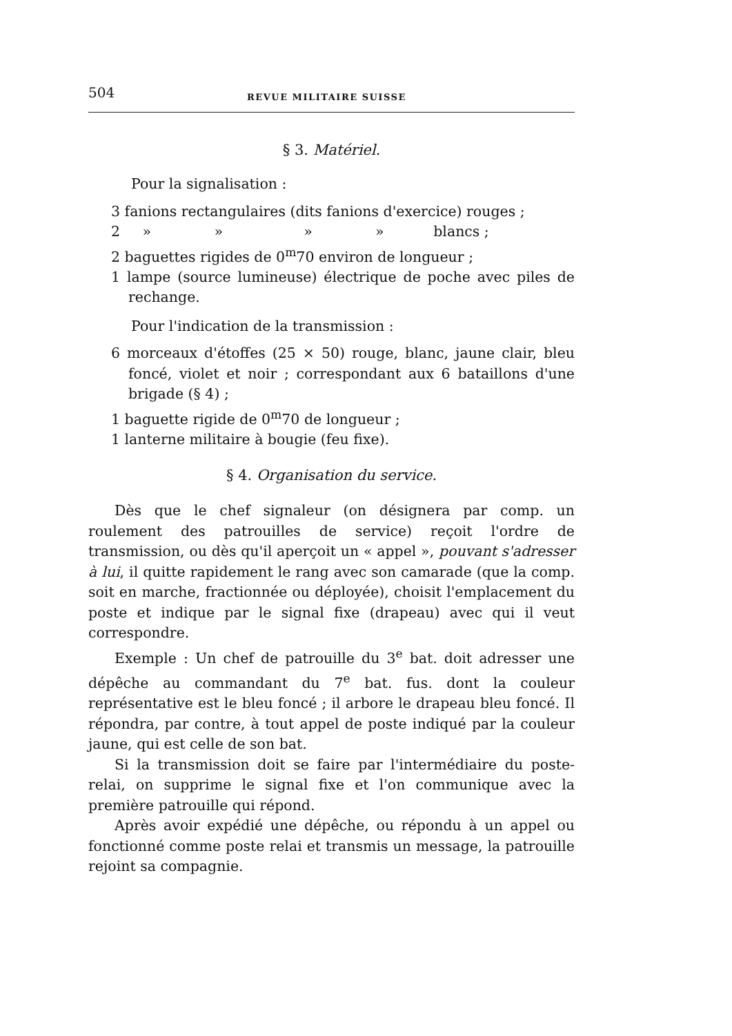504 REVUE MILITAIRE SUISSE
§ 3. Matériel.
Pour la signalisation :
3 fanions rectangulaires (dits fanions d'exercice) rouges ;
2 » » » » blancs ;
2 baguettes rigides de 0<sup>m</sup>70 environ de longueur ;
1 lampe (source lumineuse) électrique de poche avec piles de rechange.
Pour l'indication de la transmission :
6 morceaux d'étoffes (25 × 50) rouge, blanc, jaune clair, bleu foncé, violet et noir ; correspondant aux 6 bataillons d'une brigade (§ 4) ;
1 baguette rigide de 0<sup>m</sup>70 de longueur ;
1 lanterne militaire à bougie (feu fixe).
§ 4. Organisation du service.
Dès que le chef signaleur (on désignera par comp. un roulement des patrouilles de service) reçoit l'ordre de transmission, ou dès qu'il aperçoit un « appel », pouvant s'adresser à lui, il quitte rapidement le rang avec son camarade (que la comp. soit en marche, fractionnée ou déployée), choisit l'emplacement du poste et indique par le signal fixe (drapeau) avec qui il veut correspondre.
Exemple : Un chef de patrouille du 3<sup>e</sup> bat. doit adresser une dépêche au commandant du 7<sup>e</sup> bat. fus. dont la couleur représentative est le bleu foncé ; il arbore le drapeau bleu foncé. Il répondra, par contre, à tout appel de poste indiqué par la couleur jaune, qui est celle de son bat.
Si la transmission doit se faire par l'intermédiaire du poste-relai, on supprime le signal fixe et l'on communique avec la première patrouille qui répond.
Après avoir expédié une dépêche, ou répondu à un appel ou fonctionné comme poste relai et transmis un message, la patrouille rejoint sa compagnie.